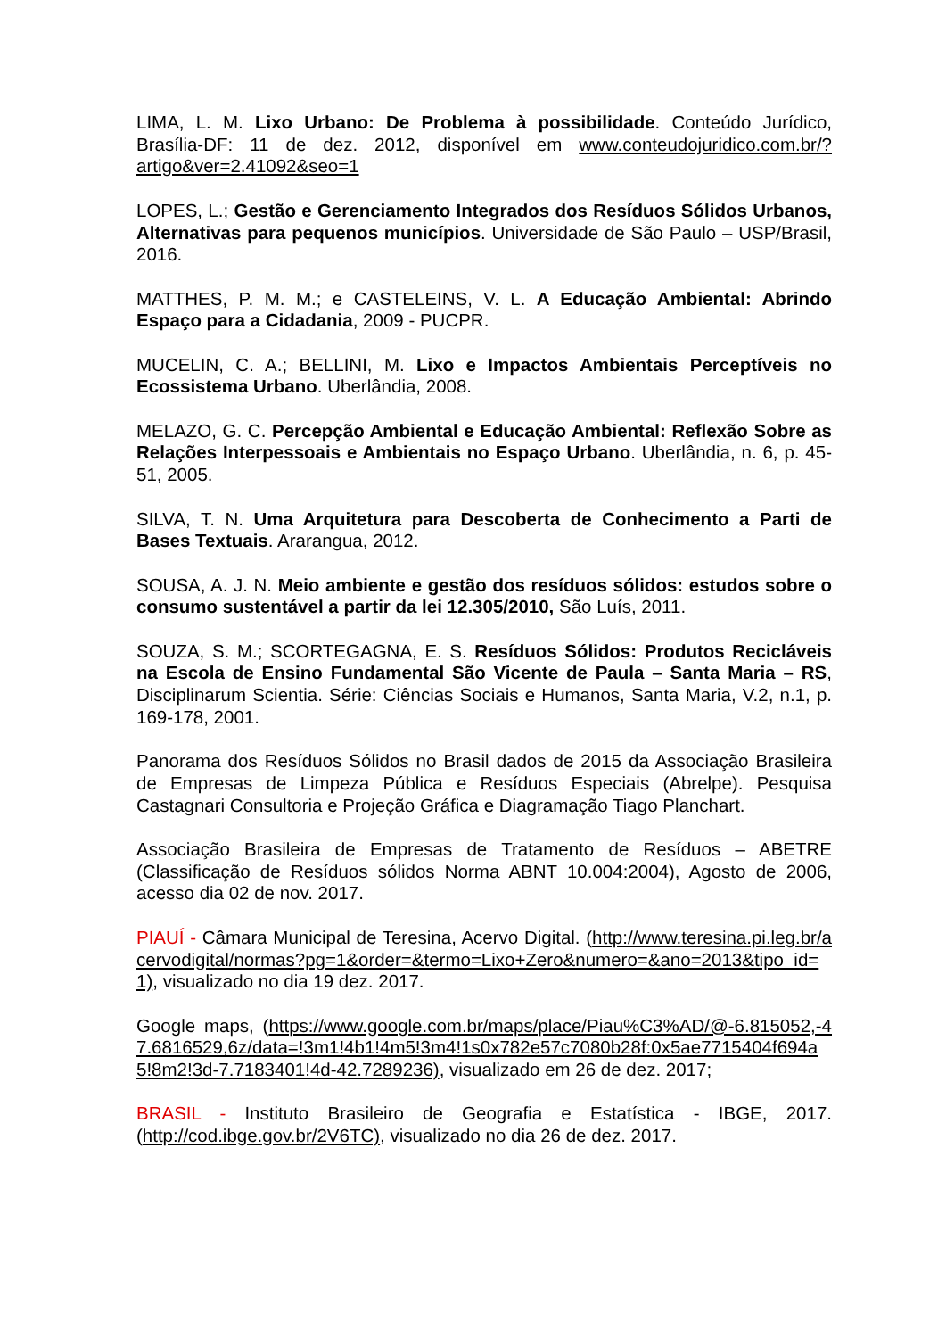LIMA, L. M. Lixo Urbano: De Problema à possibilidade. Conteúdo Jurídico, Brasília-DF: 11 de dez. 2012, disponível em www.conteudojuridico.com.br/?artigo&ver=2.41092&seo=1
LOPES, L.; Gestão e Gerenciamento Integrados dos Resíduos Sólidos Urbanos, Alternativas para pequenos municípios. Universidade de São Paulo – USP/Brasil, 2016.
MATTHES, P. M. M.; e CASTELEINS, V. L. A Educação Ambiental: Abrindo Espaço para a Cidadania, 2009 - PUCPR.
MUCELIN, C. A.; BELLINI, M. Lixo e Impactos Ambientais Perceptíveis no Ecossistema Urbano. Uberlândia, 2008.
MELAZO, G. C. Percepção Ambiental e Educação Ambiental: Reflexão Sobre as Relações Interpessoais e Ambientais no Espaço Urbano. Uberlândia, n. 6, p. 45-51, 2005.
SILVA, T. N. Uma Arquitetura para Descoberta de Conhecimento a Parti de Bases Textuais. Ararangua, 2012.
SOUSA, A. J. N. Meio ambiente e gestão dos resíduos sólidos: estudos sobre o consumo sustentável a partir da lei 12.305/2010, São Luís, 2011.
SOUZA, S. M.; SCORTEGAGNA, E. S. Resíduos Sólidos: Produtos Recicláveis na Escola de Ensino Fundamental São Vicente de Paula – Santa Maria – RS, Disciplinarum Scientia. Série: Ciências Sociais e Humanos, Santa Maria, V.2, n.1, p. 169-178, 2001.
Panorama dos Resíduos Sólidos no Brasil dados de 2015 da Associação Brasileira de Empresas de Limpeza Pública e Resíduos Especiais (Abrelpe). Pesquisa Castagnari Consultoria e Projeção Gráfica e Diagramação Tiago Planchart.
Associação Brasileira de Empresas de Tratamento de Resíduos – ABETRE (Classificação de Resíduos sólidos Norma ABNT 10.004:2004), Agosto de 2006, acesso dia 02 de nov. 2017.
PIAUÍ - Câmara Municipal de Teresina, Acervo Digital. (http://www.teresina.pi.leg.br/acervodigital/normas?pg=1&order=&termo=Lixo+Zero&numero=&ano=2013&tipo_id=1), visualizado no dia 19 dez. 2017.
Google maps, (https://www.google.com.br/maps/place/Piau%C3%AD/@-6.815052,-47.6816529,6z/data=!3m1!4b1!4m5!3m4!1s0x782e57c7080b28f:0x5ae7715404f694a5!8m2!3d-7.7183401!4d-42.7289236), visualizado em 26 de dez. 2017;
BRASIL - Instituto Brasileiro de Geografia e Estatística - IBGE, 2017. (http://cod.ibge.gov.br/2V6TC), visualizado no dia 26 de dez. 2017.